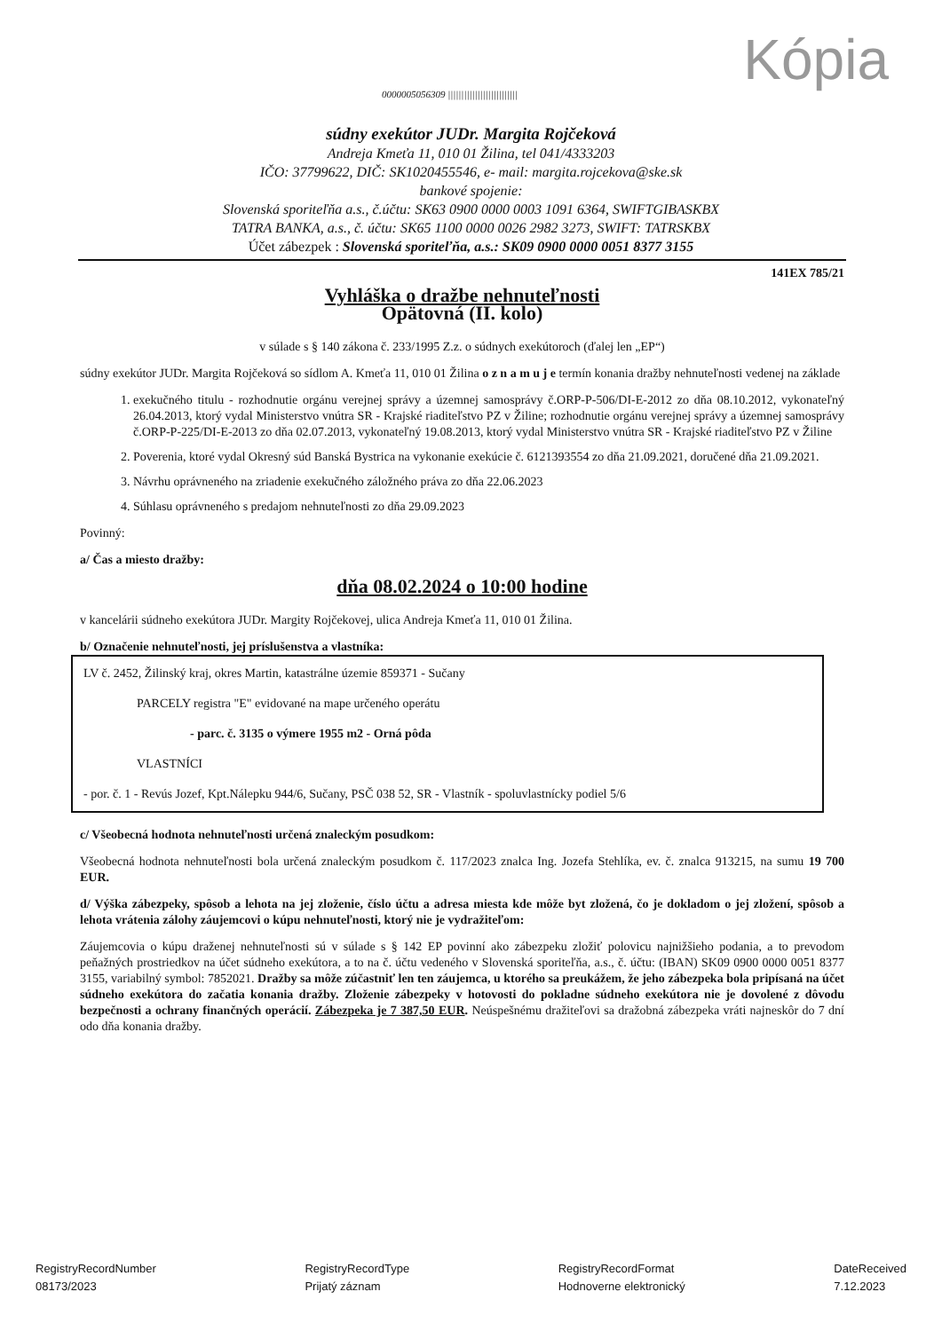Kópia
0000005056309 ||||||||||||||||||||||||||
súdny exekútor JUDr. Margita Rojčeková
Andreja Kmeťa 11, 010 01 Žilina, tel 041/4333203
IČO: 37799622, DIČ: SK1020455546, e- mail: margita.rojcekova@ske.sk
bankové spojenie:
Slovenská sporiteľňa a.s., č.účtu: SK63 0900 0000 0003 1091 6364, SWIFTGIBASKBX
TATRA BANKA, a.s., č. účtu: SK65 1100 0000 0026 2982 3273, SWIFT: TATRSKBX
Účet zábezpek : Slovenská sporiteľňa, a.s.: SK09 0900 0000 0051 8377 3155
141EX 785/21
Vyhláška o dražbe nehnuteľnosti
Opätovná (II. kolo)
v súlade s § 140 zákona č. 233/1995 Z.z. o súdnych exekútoroch (ďalej len „EP“)
súdny exekútor JUDr. Margita Rojčeková so sídlom A. Kmeťa 11, 010 01 Žilina o z n a m u j e termín konania dražby nehnuteľnosti vedenej na základe
1. exekučného titulu - rozhodnutie orgánu verejnej správy a územnej samosprávy č.ORP-P-506/DI-E-2012 zo dňa 08.10.2012, vykonateľný 26.04.2013, ktorý vydal Ministerstvo vnútra SR - Krajské riaditeľstvo PZ v Žiline; rozhodnutie orgánu verejnej správy a územnej samosprávy č.ORP-P-225/DI-E-2013 zo dňa 02.07.2013, vykonateľný 19.08.2013, ktorý vydal Ministerstvo vnútra SR - Krajské riaditeľstvo PZ v Žiline
2. Poverenia, ktoré vydal Okresný súd Banská Bystrica na vykonanie exekúcie č. 6121393554 zo dňa 21.09.2021, doručené dňa 21.09.2021.
3. Návrhu oprávneného na zriadenie exekučného záložného práva zo dňa 22.06.2023
4. Súhlasu oprávneného s predajom nehnuteľnosti zo dňa 29.09.2023
Povinný:
a/ Čas a miesto dražby:
dňa 08.02.2024 o 10:00 hodine
v kancelárii súdneho exekútora JUDr. Margity Rojčekovej, ulica Andreja Kmeťa 11, 010 01 Žilina.
b/ Označenie nehnuteľnosti, jej príslušenstva a vlastníka:
LV č. 2452, Žilinský kraj, okres Martin, katastrálne územie 859371 - Sučany
PARCELY registra "E" evidované na mape určeného operátu
- parc. č. 3135 o výmere 1955 m2 - Orná pôda
VLASTNÍCI
- por. č. 1 - Revús Jozef, Kpt.Nálepku 944/6, Sučany, PSČ 038 52, SR - Vlastník - spoluvlastnícky podiel 5/6
c/ Všeobecná hodnota nehnuteľnosti určená znaleckým posudkom:
Všeobecná hodnota nehnuteľnosti bola určená znaleckým posudkom č. 117/2023 znalca Ing. Jozefa Stehlíka, ev. č. znalca 913215, na sumu 19 700 EUR.
d/ Výška zábezpeky, spôsob a lehota na jej zloženie, číslo účtu a adresa miesta kde môže byt zložená, čo je dokladom o jej zložení, spôsob a lehota vrátenia zálohy záujemcovi o kúpu nehnuteľnosti, ktorý nie je vydražiteľom:
Záujemcovia o kúpu draženej nehnuteľnosti sú v súlade s § 142 EP povinní ako zábezpeku zložiť polovicu najnižšieho podania, a to prevodom peňažných prostriedkov na účet súdneho exekútora, a to na č. účtu vedeného v Slovenská sporiteľňa, a.s., č. účtu: (IBAN) SK09 0900 0000 0051 8377 3155, variabilný symbol: 7852021. Dražby sa môže zúčastniť len ten záujemca, u ktorého sa preukážem, že jeho zábezpeka bola pripísaná na účet súdneho exekútora do začatia konania dražby. Zloženie zábezpeky v hotovosti do pokladne súdneho exekútora nie je dovolené z dôvodu bezpečnosti a ochrany finančných operácií. Zábezpeka je 7 387,50 EUR. Neúspešnému dražiteľovi sa dražobná zábezpeka vráti najneskôr do 7 dní odo dňa konania dražby.
RegistryRecordNumber
08173/2023
RegistryRecordType
Prijatý záznam
RegistryRecordFormat
Hodnoverne elektronický
DateReceived
7.12.2023